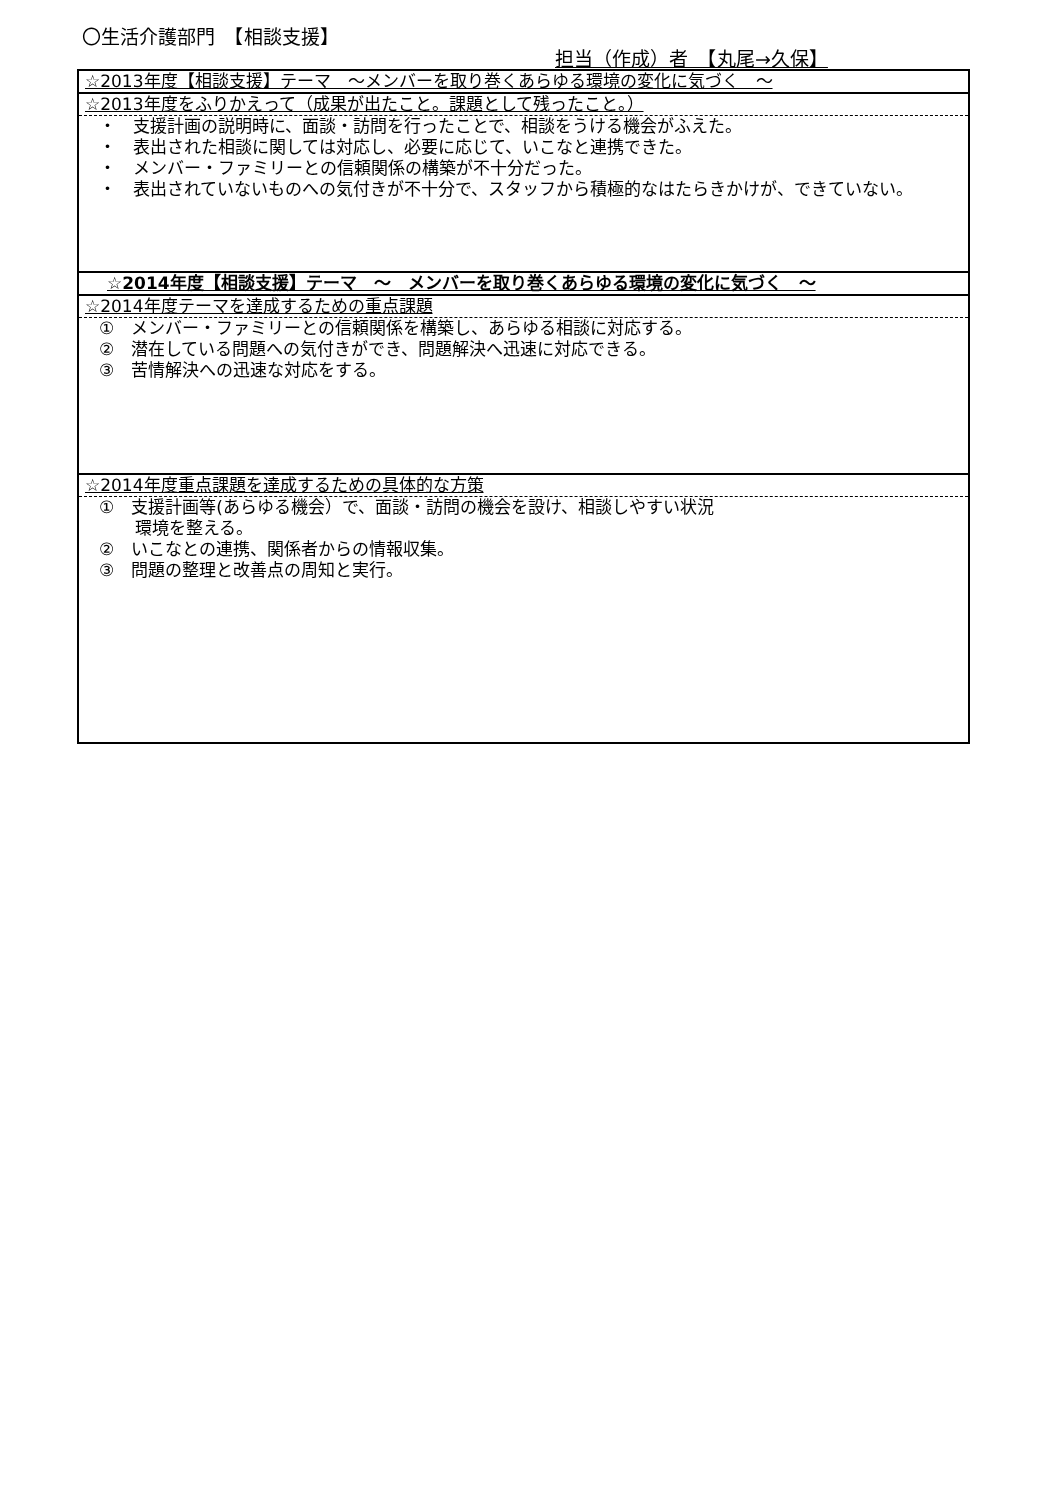〇生活介護部門　【相談支援】
担当（作成）者　【丸尾→久保】
| ☆2013年度【相談支援】テーマ ～メンバーを取り巻くあらゆる環境の変化に気づく ～ |
| ☆2013年度をふりかえって（成果が出たこと。課題として残ったこと。） |
| ・ 支援計画の説明時に、面談・訪問を行ったことで、相談をうける機会がふえた。 ・ 表出された相談に関しては対応し、必要に応じて、いこなと連携できた。 ・ メンバー・ファミリーとの信頼関係の構築が不十分だった。 ・ 表出されていないものへの気付きが不十分で、スタッフから積極的なはたらきかけが、できていない。 |
| ☆2014年度【相談支援】テーマ ～ メンバーを取り巻くあらゆる環境の変化に気づく ～ |
| ☆2014年度テーマを達成するための重点課題 |
| ① メンバー・ファミリーとの信頼関係を構築し、あらゆる相談に対応する。 ② 潜在している問題への気付きができ、問題解決へ迅速に対応できる。 ③ 苦情解決への迅速な対応をする。 |
| ☆2014年度重点課題を達成するための具体的な方策 |
| ① 支援計画等(あらゆる機会）で、面談・訪問の機会を設け、相談しやすい状況 環境を整える。 ② いこなとの連携、関係者からの情報収集。 ③ 問題の整理と改善点の周知と実行。 |